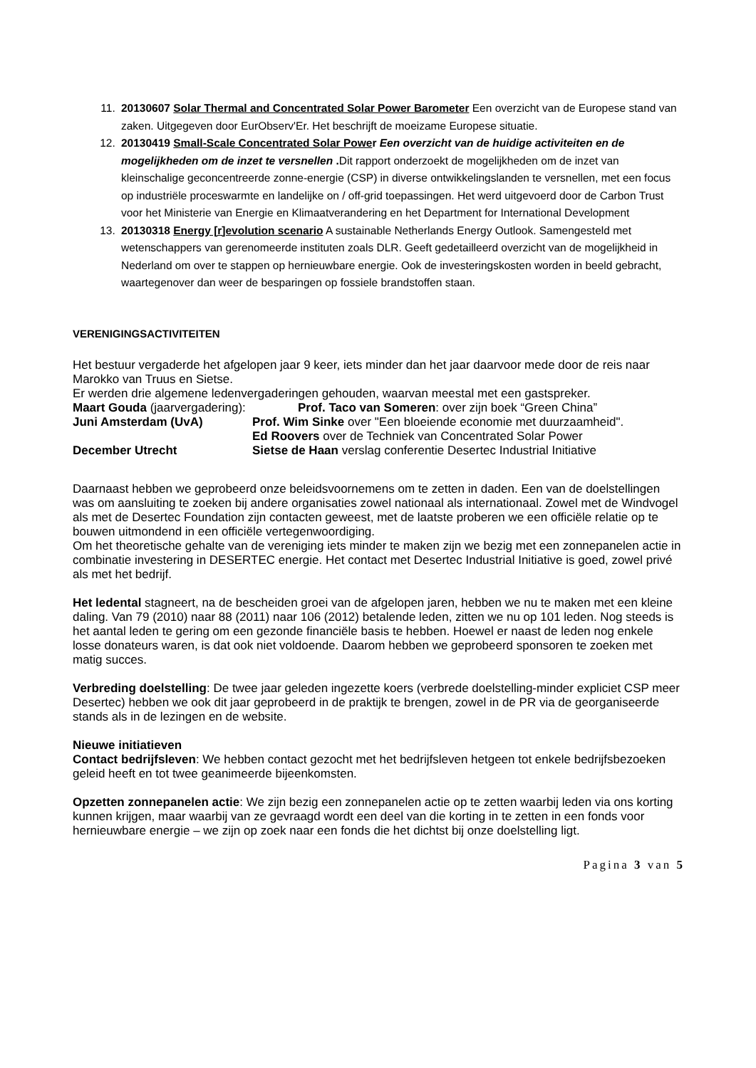11. 20130607 Solar Thermal and Concentrated Solar Power Barometer Een overzicht van de Europese stand van zaken. Uitgegeven door EurObserv'Er. Het beschrijft de moeizame Europese situatie.
12. 20130419 Small-Scale Concentrated Solar Power Een overzicht van de huidige activiteiten en de mogelijkheden om de inzet te versnellen . Dit rapport onderzoekt de mogelijkheden om de inzet van kleinschalige geconcentreerde zonne-energie (CSP) in diverse ontwikkelingslanden te versnellen, met een focus op industriële proceswarmte en landelijke on / off-grid toepassingen. Het werd uitgevoerd door de Carbon Trust voor het Ministerie van Energie en Klimaatverandering en het Department for International Development
13. 20130318 Energy [r]evolution scenario A sustainable Netherlands Energy Outlook. Samengesteld met wetenschappers van gerenomeerde instituten zoals DLR. Geeft gedetailleerd overzicht van de mogelijkheid in Nederland om over te stappen op hernieuwbare energie. Ook de investeringskosten worden in beeld gebracht, waartegenover dan weer de besparingen op fossiele brandstoffen staan.
VERENIGINGSACTIVITEITEN
Het bestuur vergaderde het afgelopen jaar 9 keer, iets minder dan het jaar daarvoor mede door de reis naar Marokko van Truus en Sietse.
Er werden drie algemene ledenvergaderingen gehouden, waarvan meestal met een gastspreker.
Maart Gouda (jaarvergadering):
Prof. Taco van Someren: over zijn boek “Green China”
Juni Amsterdam (UvA)
Prof. Wim Sinke over "Een bloeiende economie met duurzaamheid".
Ed Roovers over de Techniek van Concentrated Solar Power
December Utrecht
Sietse de Haan verslag conferentie Desertec Industrial Initiative
Daarnaast hebben we geprobeerd onze beleidsvoornemens om te zetten in daden. Een van de doelstellingen was om aansluiting te zoeken bij andere organisaties zowel nationaal als internationaal. Zowel met de Windvogel als met de Desertec Foundation zijn contacten geweest, met de laatste proberen we een officiële relatie op te bouwen uitmondend in een officiële vertegenwoordiging.
Om het theoretische gehalte van de vereniging iets minder te maken zijn we bezig met een zonnepanelen actie in combinatie investering in DESERTEC energie. Het contact met Desertec Industrial Initiative is goed, zowel privé als met het bedrijf.
Het ledental stagneert, na de bescheiden groei van de afgelopen jaren, hebben we nu te maken met een kleine daling. Van 79 (2010) naar 88 (2011) naar 106 (2012) betalende leden, zitten we nu op 101 leden. Nog steeds is het aantal leden te gering om een gezonde financiële basis te hebben. Hoewel er naast de leden nog enkele losse donateurs waren, is dat ook niet voldoende. Daarom hebben we geprobeerd sponsoren te zoeken met matig succes.
Verbreding doelstelling: De twee jaar geleden ingezette koers (verbrede doelstelling-minder expliciet CSP meer Desertec) hebben we ook dit jaar geprobeerd in de praktijk te brengen, zowel in de PR via de georganiseerde stands als in de lezingen en de website.
Nieuwe initiatieven
Contact bedrijfsleven: We hebben contact gezocht met het bedrijfsleven hetgeen tot enkele bedrijfsbezoeken geleid heeft en tot twee geanimeerde bijeenkomsten.
Opzetten zonnepanelen actie: We zijn bezig een zonnepanelen actie op te zetten waarbij leden via ons korting kunnen krijgen, maar waarbij van ze gevraagd wordt een deel van die korting in te zetten in een fonds voor hernieuwbare energie – we zijn op zoek naar een fonds die het dichtst bij onze doelstelling ligt.
Pagina 3 van 5